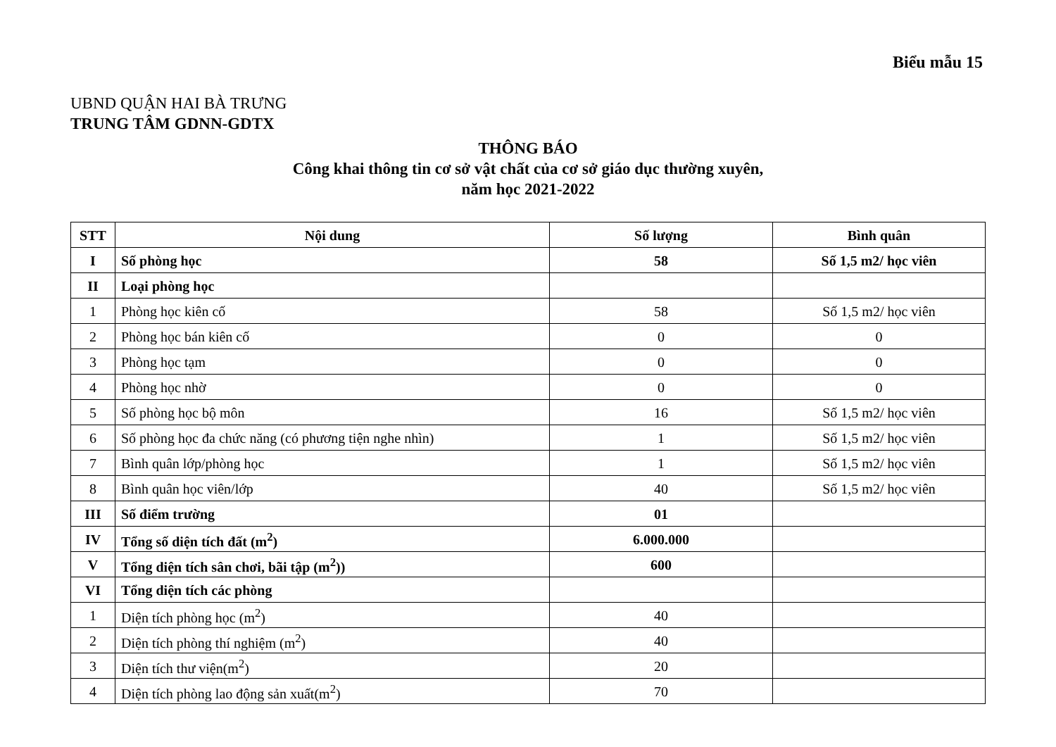Biểu mẫu 15
UBND QUẬN HAI BÀ TRƯNG
TRUNG TÂM GDNN-GDTX
THÔNG BÁO
Công khai thông tin cơ sở vật chất của cơ sở giáo dục thường xuyên,
năm học 2021-2022
| STT | Nội dung | Số lượng | Bình quân |
| --- | --- | --- | --- |
| I | Số phòng học | 58 | Số 1,5 m2/ học viên |
| II | Loại phòng học | | |
| 1 | Phòng học kiên cố | 58 | Số 1,5 m2/ học viên |
| 2 | Phòng học bán kiên cố | 0 | 0 |
| 3 | Phòng học tạm | 0 | 0 |
| 4 | Phòng học nhờ | 0 | 0 |
| 5 | Số phòng học bộ môn | 16 | Số 1,5 m2/ học viên |
| 6 | Số phòng học đa chức năng (có phương tiện nghe nhìn) | 1 | Số 1,5 m2/ học viên |
| 7 | Bình quân lớp/phòng học | 1 | Số 1,5 m2/ học viên |
| 8 | Bình quân học viên/lớp | 40 | Số 1,5 m2/ học viên |
| III | Số điểm trường | 01 | |
| IV | Tổng số diện tích đất (m<sup>2</sup>) | 6.000.000 | |
| V | Tổng diện tích sân chơi, bãi tập (m<sup>2</sup>)) | 600 | |
| VI | Tổng diện tích các phòng | | |
| 1 | Diện tích phòng học (m<sup>2</sup>) | 40 | |
| 2 | Diện tích phòng thí nghiệm (m<sup>2</sup>) | 40 | |
| 3 | Diện tích thư viện(m<sup>2</sup>) | 20 | |
| 4 | Diện tích phòng lao động sản xuất(m<sup>2</sup>) | 70 | |